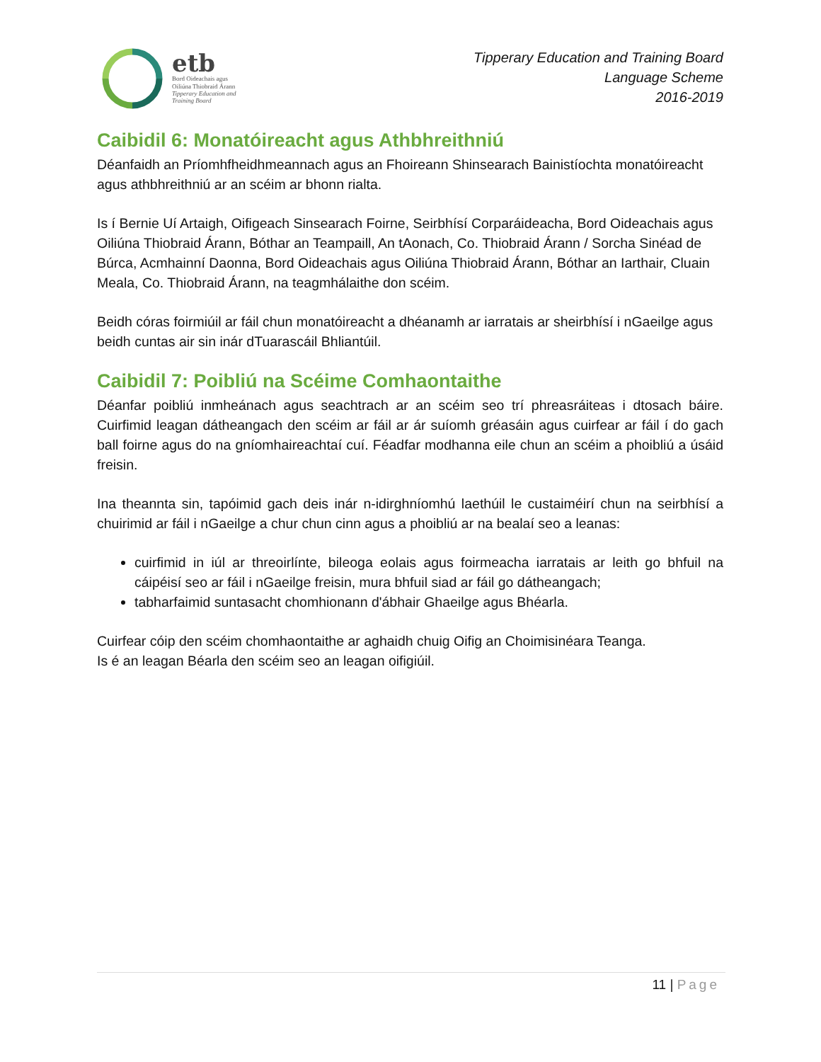etb
Bord Oideachais agus
Oiliúna Thiobraid Árann
Tipperary Education and
Training Board
Tipperary Education and Training Board
Language Scheme
2016-2019
Caibidil 6: Monatóireacht agus Athbhreithniú
Déanfaidh an Príomhfheidhmeannach agus an Fhoireann Shinsearach Bainistíochta monatóireacht agus athbhreithniú ar an scéim ar bhonn rialta.
Is í Bernie Uí Artaigh, Oifigeach Sinsearach Foirne, Seirbhísí Corparáideacha, Bord Oideachais agus Oiliúna Thiobraid Árann, Bóthar an Teampaill, An tAonach, Co. Thiobraid Árann / Sorcha Sinéad de Búrca, Acmhainní Daonna, Bord Oideachais agus Oiliúna Thiobraid Árann, Bóthar an Iarthair, Cluain Meala, Co. Thiobraid Árann, na teagmhálaithe don scéim.
Beidh córas foirmiúil ar fáil chun monatóireacht a dhéanamh ar iarratais ar sheirbhísí i nGaeilge agus beidh cuntas air sin inár dTuarascáil Bhliantúil.
Caibidil 7: Poibliú na Scéime Comhaontaithe
Déanfar poibliú inmheánach agus seachtrach ar an scéim seo trí phreasráiteas i dtosach báire. Cuirfimid leagan dátheangach den scéim ar fáil ar ár suíomh gréasáin agus cuirfear ar fáil í do gach ball foirne agus do na gníomhaireachtaí cuí. Féadfar modhanna eile chun an scéim a phoibliú a úsáid freisin.
Ina theannta sin, tapóimid gach deis inár n-idirghníomhú laethúil le custaiméirí chun na seirbhísí a chuirimid ar fáil i nGaeilge a chur chun cinn agus a phoibliú ar na bealaí seo a leanas:
cuirfimid in iúl ar threoirlínte, bileoga eolais agus foirmeacha iarratais ar leith go bhfuil na cáipéisí seo ar fáil i nGaeilge freisin, mura bhfuil siad ar fáil go dátheangach;
tabharfaimid suntasacht chomhionann d'ábhair Ghaeilge agus Bhéarla.
Cuirfear cóip den scéim chomhaontaithe ar aghaidh chuig Oifig an Choimisinéara Teanga.
Is é an leagan Béarla den scéim seo an leagan oifigiúil.
11 | Page